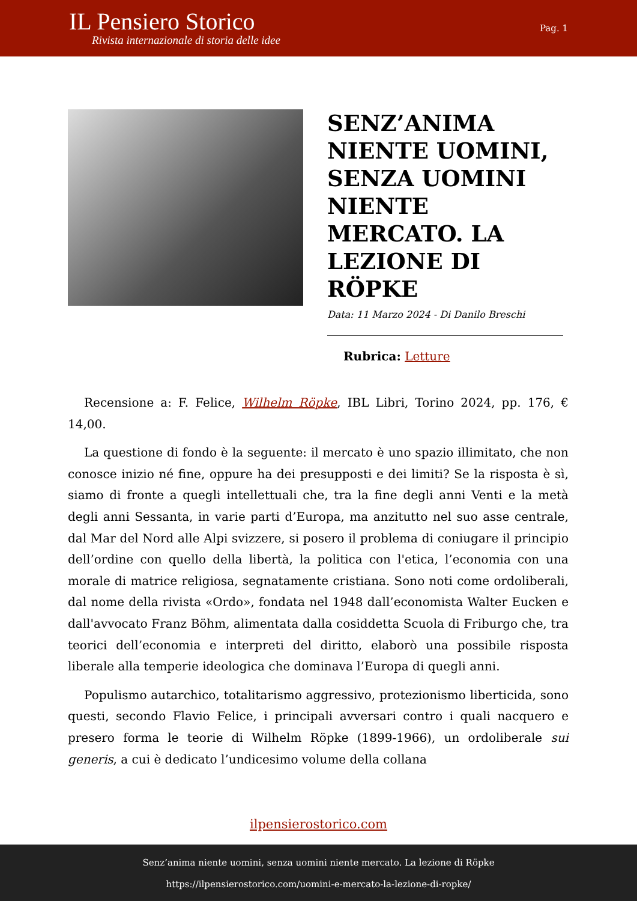IL Pensiero Storico
Rivista internazionale di storia delle idee
Pag. 1
SENZ’ANIMA NIENTE UOMINI, SENZA UOMINI NIENTE MERCATO. LA LEZIONE DI RÖPKE
Data: 11 Marzo 2024 - Di Danilo Breschi
Rubrica: Letture
Recensione a: F. Felice, Wilhelm Röpke, IBL Libri, Torino 2024, pp. 176, € 14,00.
La questione di fondo è la seguente: il mercato è uno spazio illimitato, che non conosce inizio né fine, oppure ha dei presupposti e dei limiti? Se la risposta è sì, siamo di fronte a quegli intellettuali che, tra la fine degli anni Venti e la metà degli anni Sessanta, in varie parti d’Europa, ma anzitutto nel suo asse centrale, dal Mar del Nord alle Alpi svizzere, si posero il problema di coniugare il principio dell’ordine con quello della libertà, la politica con l'etica, l’economia con una morale di matrice religiosa, segnatamente cristiana. Sono noti come ordoliberali, dal nome della rivista «Ordo», fondata nel 1948 dall’economista Walter Eucken e dall'avvocato Franz Böhm, alimentata dalla cosiddetta Scuola di Friburgo che, tra teorici dell’economia e interpreti del diritto, elaborò una possibile risposta liberale alla temperie ideologica che dominava l’Europa di quegli anni.
Populismo autarchico, totalitarismo aggressivo, protezionismo liberticida, sono questi, secondo Flavio Felice, i principali avversari contro i quali nacquero e presero forma le teorie di Wilhelm Röpke (1899-1966), un ordoliberale sui generis, a cui è dedicato l’undicesimo volume della collana
ilpensierostorico.com
Senz’anima niente uomini, senza uomini niente mercato. La lezione di Röpke
https://ilpensierostorico.com/uomini-e-mercato-la-lezione-di-ropke/